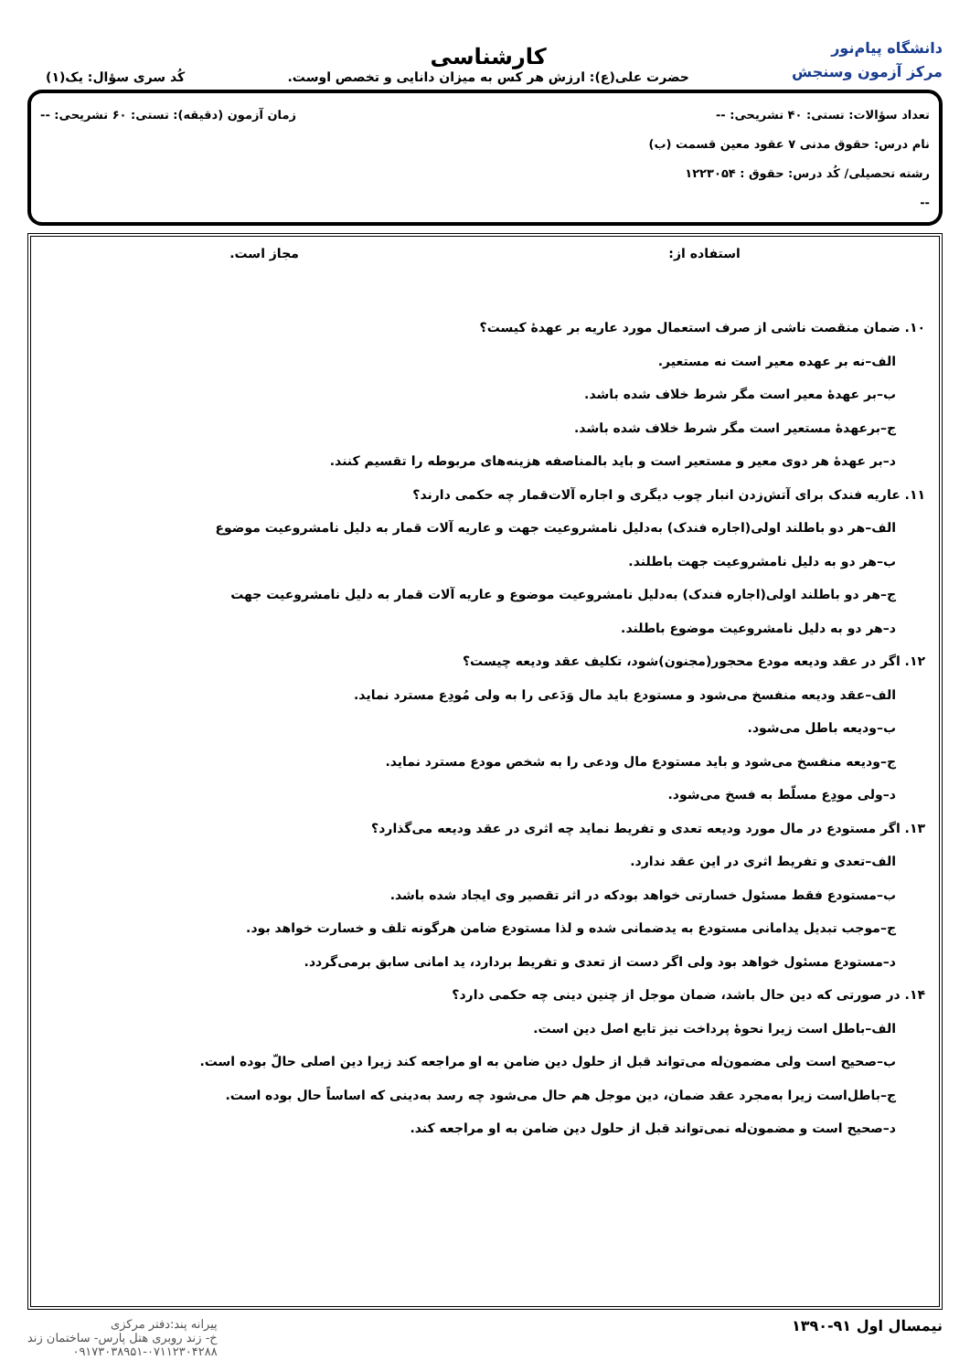دانشگاه پیام‌نور
مرکز آزمون وسنجش
کارشناسی
حضرت علی(ع): ارزش هر کس به میزان دانایی و تخصص اوست.
کُد سری سؤال: یک(۱)
تعداد سؤالات: تستی: ۴۰ تشریحی: -- زمان آزمون (دقیقه): تستی: ۶۰ تشریحی: --
نام درس: حقوق مدنی ۷ عقود معین قسمت (ب)
رشته تحصیلی/ کُد درس: حقوق : ۱۲۲۳۰۵۴
--
استفاده از: مجاز است.
۱۰. ضمان منقصت ناشی از صرف استعمال مورد عاریه بر عهدهٔ کیست؟
الف–نه بر عهده معیر است نه مستعیر.
ب–بر عهدهٔ معیر است مگر شرط خلاف شده باشد.
ج–برعهدهٔ مستعیر است مگر شرط خلاف شده باشد.
د–بر عهدهٔ هر دوی معیر و مستعیر است و باید بالمناصفه هزینه‌های مربوطه را تقسیم کنند.
۱۱. عاریه فندک برای آتش‌زدن انبار چوب دیگری و اجاره آلات‌قمار چه حکمی دارند؟
الف–هر دو باطلند اولی(اجاره فندک) به‌دلیل نامشروعیت جهت و عاریه آلات قمار به دلیل نامشروعیت موضوع
ب–هر دو به دلیل نامشروعیت جهت باطلند.
ج–هر دو باطلند اولی(اجاره فندک) به‌دلیل نامشروعیت موضوع و عاریه آلات قمار به دلیل نامشروعیت جهت
د–هر دو به دلیل نامشروعیت موضوع باطلند.
۱۲. اگر در عقد ودیعه مودع محجور(مجنون)شود، تکلیف عقد ودیعه چیست؟
الف–عقد ودیعه منفسخ می‌شود و مستودع باید مال وَدَعی را به ولی مُودِع مسترد نماید.
ب–ودیعه باطل می‌شود.
ج–ودیعه منفسخ می‌شود و باید مستودع مال ودعی را به شخص مودع مسترد نماید.
د–ولی مودِع مسلّط به فسخ می‌شود.
۱۳. اگر مستودع در مال مورد ودیعه تعدی و تفریط نماید چه اثری در عقد ودیعه می‌گذارد؟
الف–تعدی و تفریط اثری در این عقد ندارد.
ب–مستودع فقط مسئول خسارتی خواهد بودکه در اثر تقصیر وی ایجاد شده باشد.
ج–موجب تبدیل یدامانی مستودع به یدضمانی شده و لذا مستودع ضامن هرگونه تلف و خسارت خواهد بود.
د–مستودع مسئول خواهد بود ولی اگر دست از تعدی و تفریط بردارد، ید امانی سابق برمی‌گردد.
۱۴. در صورتی که دین حال باشد، ضمان موجل از چنین دینی چه حکمی دارد؟
الف–باطل است زیرا نحوهٔ پرداخت نیز تابع اصل دین است.
ب–صحیح است ولی مضمون‌له می‌تواند قبل از حلول دین ضامن به او مراجعه کند زیرا دین اصلی حالّ بوده است.
ج–باطل‌است زیرا به‌مجرد عقد ضمان، دین موجل هم حال می‌شود چه رسد به‌دینی که اساساً حال بوده است.
د–صحیح است و مضمون‌له نمی‌تواند قبل از حلول دین ضامن به او مراجعه کند.
نیمسال اول ۹۱-۱۳۹۰ پیرانه پند:دفتر مرکزی
خ- زند روبری هتل پارس- ساختمان زند
۰۹۱۷۳۰۳۸۹۵۱-۰۷۱۱۲۳۰۴۲۸۸